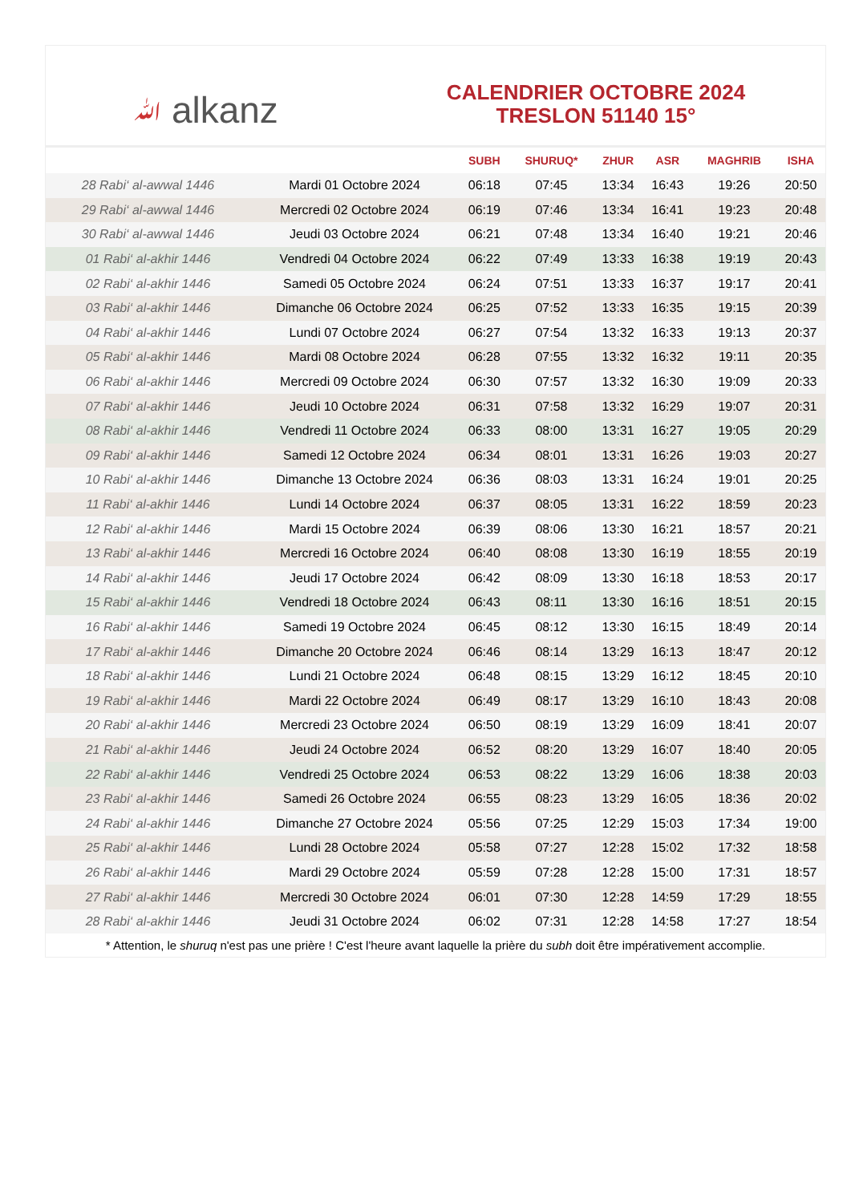ﷲ alkanz
CALENDRIER OCTOBRE 2024
TRESLON 51140 15°
| | | SUBH | SHURUQ* | ZHUR | ASR | MAGHRIB | ISHA |
| --- | --- | --- | --- | --- | --- | --- | --- |
| 28 Rabi‘ al-awwal 1446 | Mardi 01 Octobre 2024 | 06:18 | 07:45 | 13:34 | 16:43 | 19:26 | 20:50 |
| 29 Rabi‘ al-awwal 1446 | Mercredi 02 Octobre 2024 | 06:19 | 07:46 | 13:34 | 16:41 | 19:23 | 20:48 |
| 30 Rabi‘ al-awwal 1446 | Jeudi 03 Octobre 2024 | 06:21 | 07:48 | 13:34 | 16:40 | 19:21 | 20:46 |
| 01 Rabi‘ al-akhir 1446 | Vendredi 04 Octobre 2024 | 06:22 | 07:49 | 13:33 | 16:38 | 19:19 | 20:43 |
| 02 Rabi‘ al-akhir 1446 | Samedi 05 Octobre 2024 | 06:24 | 07:51 | 13:33 | 16:37 | 19:17 | 20:41 |
| 03 Rabi‘ al-akhir 1446 | Dimanche 06 Octobre 2024 | 06:25 | 07:52 | 13:33 | 16:35 | 19:15 | 20:39 |
| 04 Rabi‘ al-akhir 1446 | Lundi 07 Octobre 2024 | 06:27 | 07:54 | 13:32 | 16:33 | 19:13 | 20:37 |
| 05 Rabi‘ al-akhir 1446 | Mardi 08 Octobre 2024 | 06:28 | 07:55 | 13:32 | 16:32 | 19:11 | 20:35 |
| 06 Rabi‘ al-akhir 1446 | Mercredi 09 Octobre 2024 | 06:30 | 07:57 | 13:32 | 16:30 | 19:09 | 20:33 |
| 07 Rabi‘ al-akhir 1446 | Jeudi 10 Octobre 2024 | 06:31 | 07:58 | 13:32 | 16:29 | 19:07 | 20:31 |
| 08 Rabi‘ al-akhir 1446 | Vendredi 11 Octobre 2024 | 06:33 | 08:00 | 13:31 | 16:27 | 19:05 | 20:29 |
| 09 Rabi‘ al-akhir 1446 | Samedi 12 Octobre 2024 | 06:34 | 08:01 | 13:31 | 16:26 | 19:03 | 20:27 |
| 10 Rabi‘ al-akhir 1446 | Dimanche 13 Octobre 2024 | 06:36 | 08:03 | 13:31 | 16:24 | 19:01 | 20:25 |
| 11 Rabi‘ al-akhir 1446 | Lundi 14 Octobre 2024 | 06:37 | 08:05 | 13:31 | 16:22 | 18:59 | 20:23 |
| 12 Rabi‘ al-akhir 1446 | Mardi 15 Octobre 2024 | 06:39 | 08:06 | 13:30 | 16:21 | 18:57 | 20:21 |
| 13 Rabi‘ al-akhir 1446 | Mercredi 16 Octobre 2024 | 06:40 | 08:08 | 13:30 | 16:19 | 18:55 | 20:19 |
| 14 Rabi‘ al-akhir 1446 | Jeudi 17 Octobre 2024 | 06:42 | 08:09 | 13:30 | 16:18 | 18:53 | 20:17 |
| 15 Rabi‘ al-akhir 1446 | Vendredi 18 Octobre 2024 | 06:43 | 08:11 | 13:30 | 16:16 | 18:51 | 20:15 |
| 16 Rabi‘ al-akhir 1446 | Samedi 19 Octobre 2024 | 06:45 | 08:12 | 13:30 | 16:15 | 18:49 | 20:14 |
| 17 Rabi‘ al-akhir 1446 | Dimanche 20 Octobre 2024 | 06:46 | 08:14 | 13:29 | 16:13 | 18:47 | 20:12 |
| 18 Rabi‘ al-akhir 1446 | Lundi 21 Octobre 2024 | 06:48 | 08:15 | 13:29 | 16:12 | 18:45 | 20:10 |
| 19 Rabi‘ al-akhir 1446 | Mardi 22 Octobre 2024 | 06:49 | 08:17 | 13:29 | 16:10 | 18:43 | 20:08 |
| 20 Rabi‘ al-akhir 1446 | Mercredi 23 Octobre 2024 | 06:50 | 08:19 | 13:29 | 16:09 | 18:41 | 20:07 |
| 21 Rabi‘ al-akhir 1446 | Jeudi 24 Octobre 2024 | 06:52 | 08:20 | 13:29 | 16:07 | 18:40 | 20:05 |
| 22 Rabi‘ al-akhir 1446 | Vendredi 25 Octobre 2024 | 06:53 | 08:22 | 13:29 | 16:06 | 18:38 | 20:03 |
| 23 Rabi‘ al-akhir 1446 | Samedi 26 Octobre 2024 | 06:55 | 08:23 | 13:29 | 16:05 | 18:36 | 20:02 |
| 24 Rabi‘ al-akhir 1446 | Dimanche 27 Octobre 2024 | 05:56 | 07:25 | 12:29 | 15:03 | 17:34 | 19:00 |
| 25 Rabi‘ al-akhir 1446 | Lundi 28 Octobre 2024 | 05:58 | 07:27 | 12:28 | 15:02 | 17:32 | 18:58 |
| 26 Rabi‘ al-akhir 1446 | Mardi 29 Octobre 2024 | 05:59 | 07:28 | 12:28 | 15:00 | 17:31 | 18:57 |
| 27 Rabi‘ al-akhir 1446 | Mercredi 30 Octobre 2024 | 06:01 | 07:30 | 12:28 | 14:59 | 17:29 | 18:55 |
| 28 Rabi‘ al-akhir 1446 | Jeudi 31 Octobre 2024 | 06:02 | 07:31 | 12:28 | 14:58 | 17:27 | 18:54 |
* Attention, le shuruq n'est pas une prière ! C'est l'heure avant laquelle la prière du subh doit être impérativement accomplie.